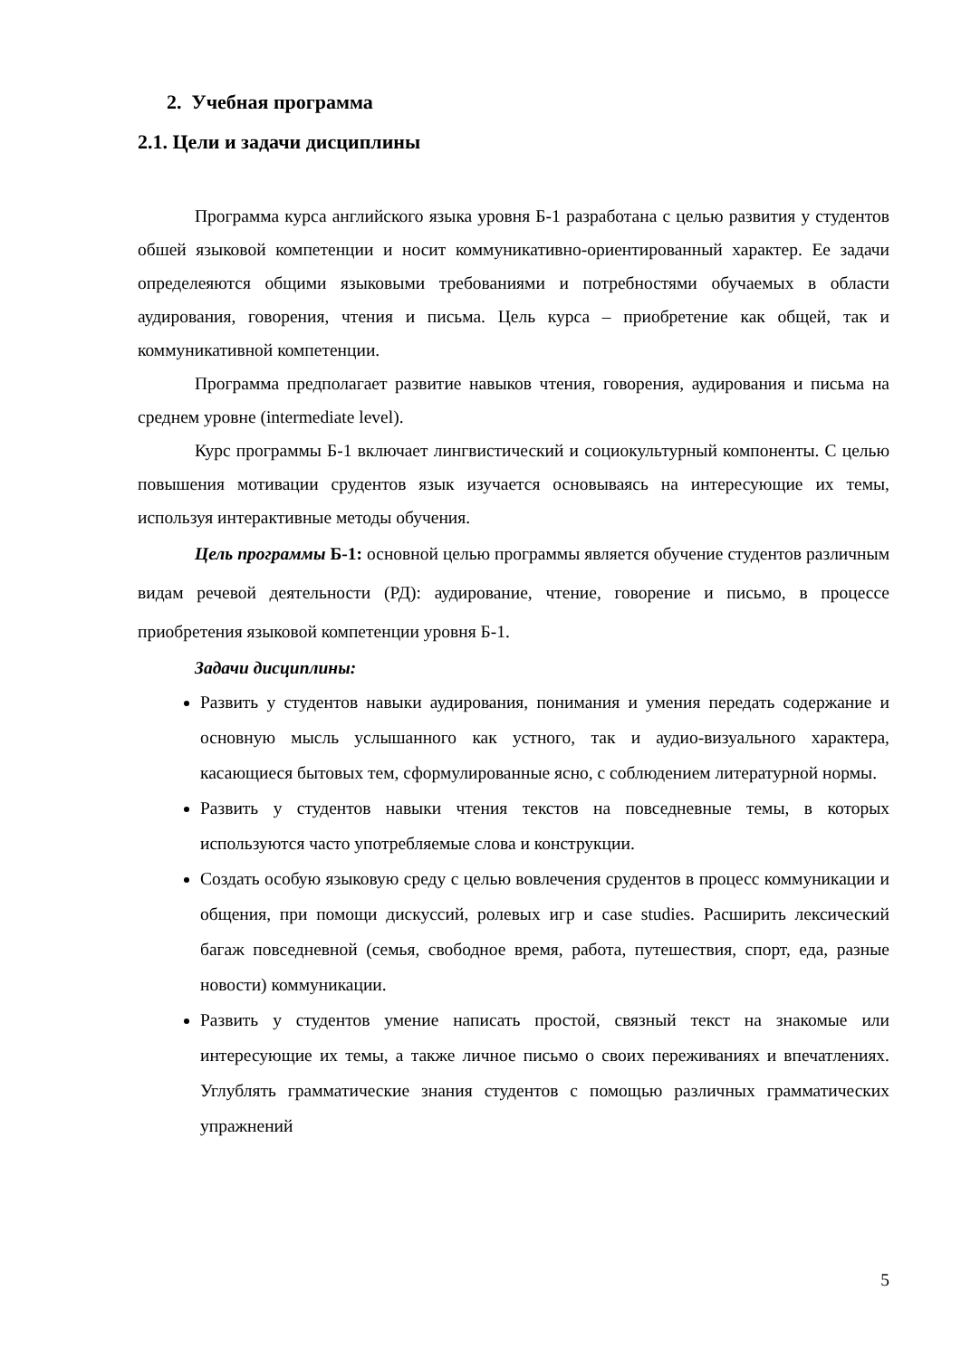2. Учебная программа
2.1. Цели и задачи дисциплины
Программа курса английского языка уровня Б-1 разработана с целью развития у студентов обшей языковой компетенции и носит коммуникативно-ориентированный характер. Ее задачи определеяются общими языковыми требованиями и потребностями обучаемых в области аудирования, говорения, чтения и письма. Цель курса – приобретение как общей, так и коммуникативной компетенции.
Программа предполагает развитие навыков чтения, говорения, аудирования и письма на среднем уровне (intermediate level).
Курс программы Б-1 включает лингвистический и социокультурный компоненты. С целью повышения мотивации срудентов язык изучается основываясь на интересующие их темы, используя интерактивные методы обучения.
Цель программы Б-1: основной целью программы является обучение студентов различным видам речевой деятельности (РД): аудирование, чтение, говорение и письмо, в процессе приобретения языковой компетенции уровня Б-1.
Задачи дисциплины:
Развить у студентов навыки аудирования, понимания и умения передать содержание и основную мысль услышанного как устного, так и аудио-визуального характера, касающиеся бытовых тем, сформулированные ясно, с соблюдением литературной нормы.
Развить у студентов навыки чтения текстов на повседневные темы, в которых используются часто употребляемые слова и конструкции.
Создать особую языковую среду с целью вовлечения срудентов в процесс коммуникации и общения, при помощи дискуссий, ролевых игр и case studies. Расширить лексический багаж повседневной (семья, свободное время, работа, путешествия, спорт, еда, разные новости) коммуникации.
Развить у студентов умение написать простой, связный текст на знакомые или интересующие их темы, а также личное письмо о своих переживаниях и впечатлениях. Углублять грамматические знания студентов с помощью различных грамматических упражнений
5